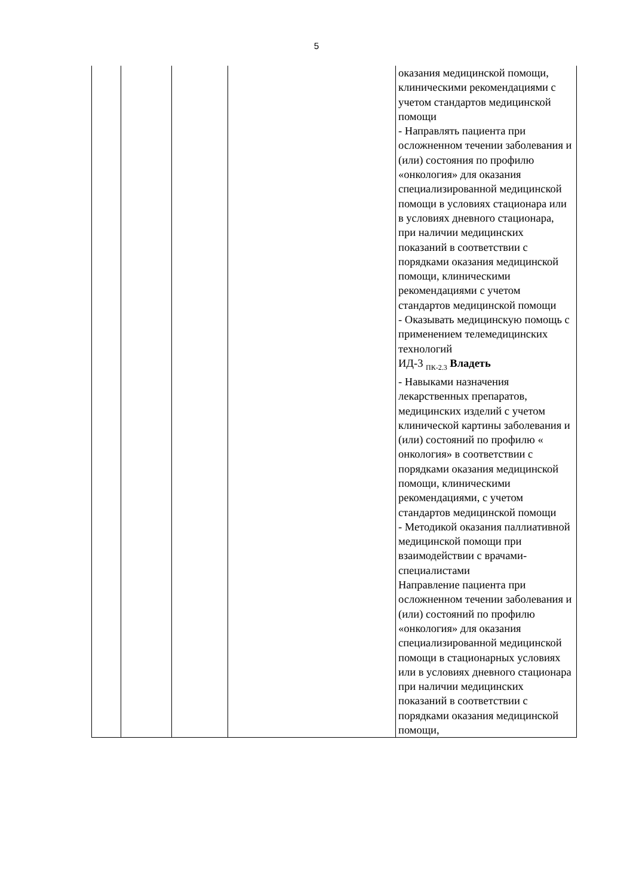5
| | | | | оказания медицинской помощи, клиническими рекомендациями с учетом стандартов медицинской помощи - Направлять пациента при осложненном течении заболевания и (или) состояния по профилю «онкология» для оказания специализированной медицинской помощи в условиях стационара или в условиях дневного стационара, при наличии медицинских показаний в соответствии с порядками оказания медицинской помощи, клиническими рекомендациями с учетом стандартов медицинской помощи - Оказывать медицинскую помощь с применением телемедицинских технологий ИД-3 <sub>ПК-2.3</sub> Владеть - Навыками назначения лекарственных препаратов, медицинских изделий с учетом клинической картины заболевания и (или) состояний по профилю « онкология» в соответствии с порядками оказания медицинской помощи, клиническими рекомендациями, с учетом стандартов медицинской помощи - Методикой оказания паллиативной медицинской помощи при взаимодействии с врачами-специалистами Направление пациента при осложненном течении заболевания и (или) состояний по профилю «онкология» для оказания специализированной медицинской помощи в стационарных условиях или в условиях дневного стационара при наличии медицинских показаний в соответствии с порядками оказания медицинской помощи, |